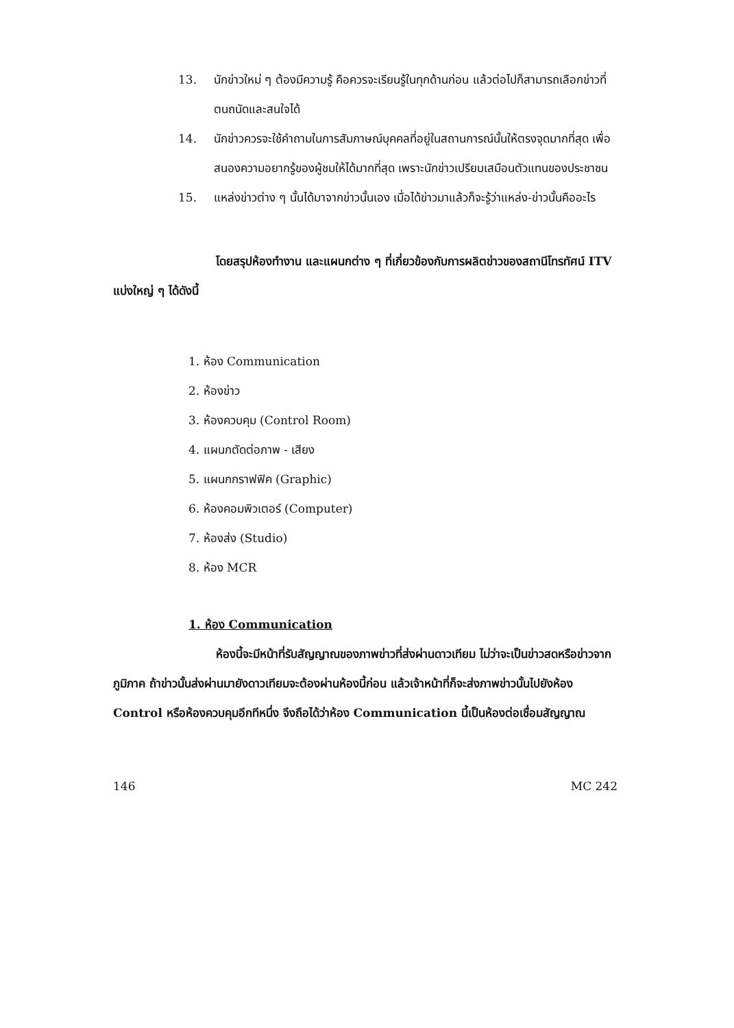13. นักข่าวใหม่ ๆ ต้องมีความรู้ คือควรจะเรียนรู้ในทุกด้านก่อน แล้วต่อไปก็สามารถเลือกข่าวที่ตนถนัดและสนใจได้
14. นักข่าวควรจะใช้คำถามในการสัมภาษณ์บุคคลที่อยู่ในสถานการณ์นั้นให้ตรงจุดมากที่สุด เพื่อสนองความอยากรู้ของผู้ชมให้ได้มากที่สุด เพราะนักข่าวเปรียบเสมือนตัวแทนของประชาชน
15. แหล่งข่าวต่าง ๆ นั้นได้มาจากข่าวนั้นเอง เมื่อได้ข่าวมาแล้วก็จะรู้ว่าแหล่ง-ข่าวนั้นคืออะไร
โดยสรุปห้องทำงาน และแผนกต่าง ๆ ที่เกี่ยวข้องกับการผลิตข่าวของสถานีโทรทัศน์ ITV แบ่งใหญ่ ๆ ได้ดังนี้
1. ห้อง Communication
2. ห้องข่าว
3. ห้องควบคุม (Control Room)
4. แผนกตัดต่อภาพ - เสียง
5. แผนกกราฟฟิค (Graphic)
6. ห้องคอมพิวเตอร์ (Computer)
7. ห้องส่ง (Studio)
8. ห้อง MCR
1. ห้อง Communication
ห้องนี้จะมีหน้าที่รับสัญญาณของภาพข่าวที่ส่งผ่านดาวเทียม ไม่ว่าจะเป็นข่าวสดหรือข่าวจากภูมิภาค ถ้าข่าวนั้นส่งผ่านมายังดาวเทียมจะต้องผ่านห้องนี้ก่อน แล้วเจ้าหน้าที่ก็จะส่งภาพข่าวนั้นไปยังห้อง Control หรือห้องควบคุมอีกทีหนึ่ง จึงถือได้ว่าห้อง Communication นี้เป็นห้องต่อเชื่อมสัญญาณ
146 MC 242